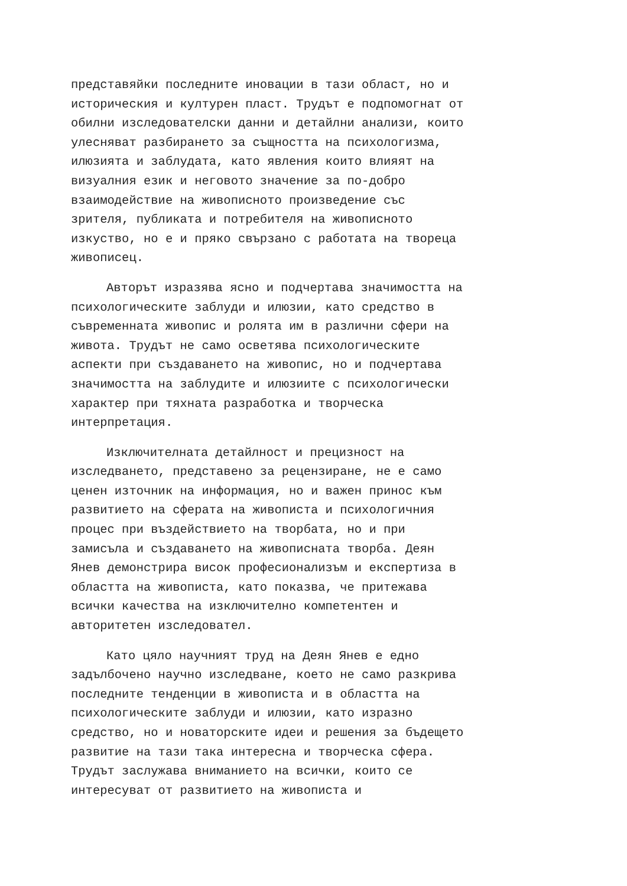представяйки последните иновации в тази област, но и историческия и културен пласт. Трудът е подпомогнат от обилни изследователски данни и детайлни анализи, които улесняват разбирането за същността на психологизма, илюзията и заблудата, като явления които влияят на визуалния език и неговото значение за по-добро взаимодействие на живописното произведение със зрителя, публиката и потребителя на живописното изкуство, но е и пряко свързано с работата на твореца живописец.
Авторът изразява ясно и подчертава значимостта на психологическите заблуди и илюзии, като средство в съвременната живопис и ролята им в различни сфери на живота. Трудът не само осветява психологическите аспекти при създаването на живопис, но и подчертава значимостта на заблудите и илюзиите с психологически характер при тяхната разработка и творческа интерпретация.
Изключителната детайлност и прецизност на изследването, представено за рецензиране, не е само ценен източник на информация, но и важен принос към развитието на сферата на живописта и психологичния процес при въздействието на творбата, но и при замисъла и създаването на живописната творба. Деян Янев демонстрира висок професионализъм и експертиза в областта на живописта, като показва, че притежава всички качества на изключително компетентен и авторитетен изследовател.
Като цяло научният труд на Деян Янев е едно задълбочено научно изследване, което не само разкрива последните тенденции в живописта и в областта на психологическите заблуди и илюзии, като изразно средство, но и новаторските идеи и решения за бъдещето развитие на тази така интересна и творческа сфера. Трудът заслужава вниманието на всички, които се интересуват от развитието на живописта и